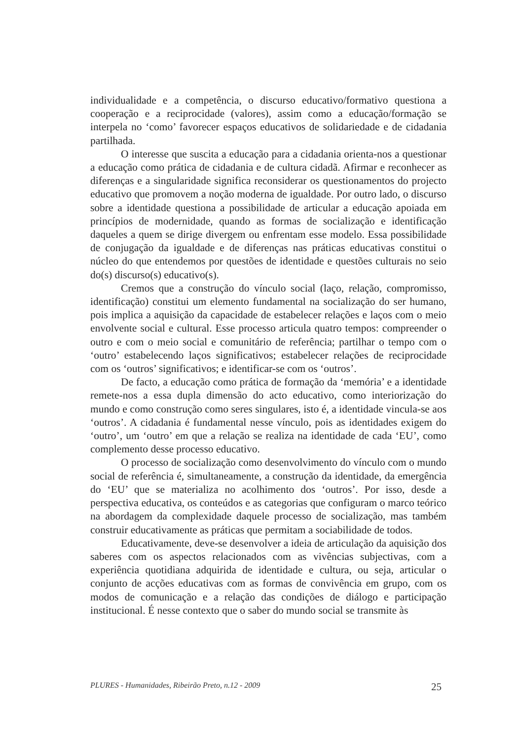individualidade e a competência, o discurso educativo/formativo questiona a cooperação e a reciprocidade (valores), assim como a educação/formação se interpela no ‘como’ favorecer espaços educativos de solidariedade e de cidadania partilhada.
O interesse que suscita a educação para a cidadania orienta-nos a questionar a educação como prática de cidadania e de cultura cidadã. Afirmar e reconhecer as diferenças e a singularidade significa reconsiderar os questionamentos do projecto educativo que promovem a noção moderna de igualdade. Por outro lado, o discurso sobre a identidade questiona a possibilidade de articular a educação apoiada em princípios de modernidade, quando as formas de socialização e identificação daqueles a quem se dirige divergem ou enfrentam esse modelo. Essa possibilidade de conjugação da igualdade e de diferenças nas práticas educativas constitui o núcleo do que entendemos por questões de identidade e questões culturais no seio do(s) discurso(s) educativo(s).
Cremos que a construção do vínculo social (laço, relação, compromisso, identificação) constitui um elemento fundamental na socialização do ser humano, pois implica a aquisição da capacidade de estabelecer relações e laços com o meio envolvente social e cultural. Esse processo articula quatro tempos: compreender o outro e com o meio social e comunitário de referência; partilhar o tempo com o ‘outro’ estabelecendo laços significativos; estabelecer relações de reciprocidade com os ‘outros’ significativos; e identificar-se com os ‘outros’.
De facto, a educação como prática de formação da ‘memória’ e a identidade remete-nos a essa dupla dimensão do acto educativo, como interiorização do mundo e como construção como seres singulares, isto é, a identidade vincula-se aos ‘outros’. A cidadania é fundamental nesse vínculo, pois as identidades exigem do ‘outro’, um ‘outro’ em que a relação se realiza na identidade de cada ‘EU’, como complemento desse processo educativo.
O processo de socialização como desenvolvimento do vínculo com o mundo social de referência é, simultaneamente, a construção da identidade, da emergência do ‘EU’ que se materializa no acolhimento dos ‘outros’. Por isso, desde a perspectiva educativa, os conteúdos e as categorias que configuram o marco teórico na abordagem da complexidade daquele processo de socialização, mas também construir educativamente as práticas que permitam a sociabilidade de todos.
Educativamente, deve-se desenvolver a ideia de articulação da aquisição dos saberes com os aspectos relacionados com as vivências subjectivas, com a experiência quotidiana adquirida de identidade e cultura, ou seja, articular o conjunto de acções educativas com as formas de convivência em grupo, com os modos de comunicação e a relação das condições de diálogo e participação institucional. É nesse contexto que o saber do mundo social se transmite às
PLURES - Humanidades, Ribeirão Preto, n.12 - 2009 25